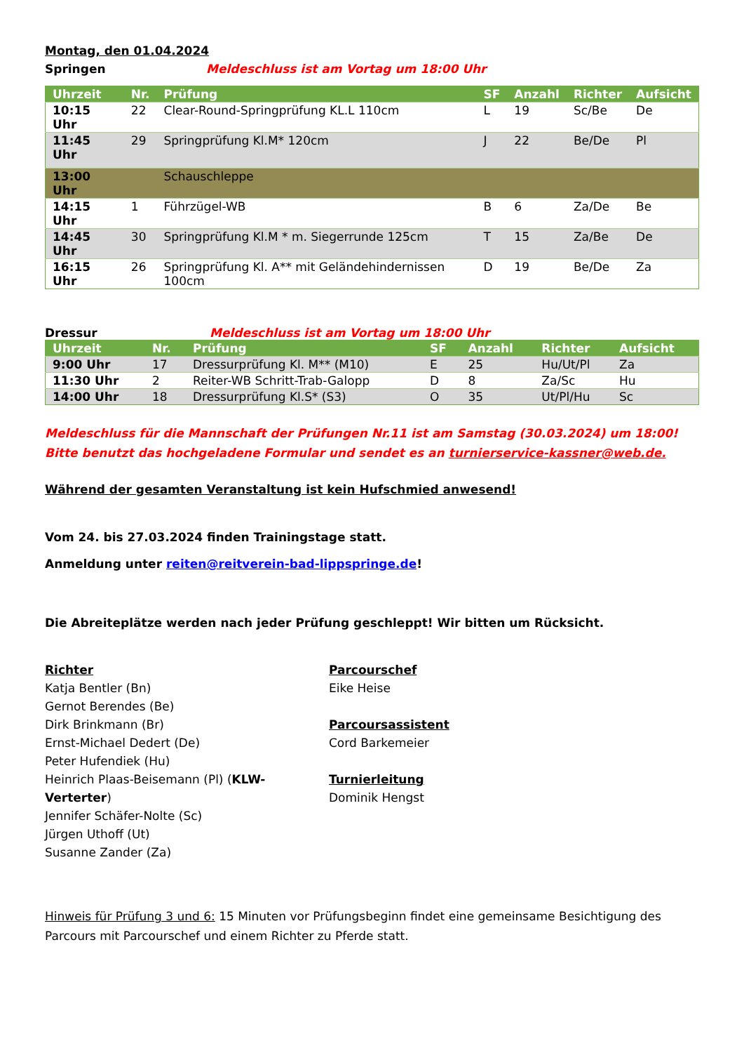Montag, den 01.04.2024
Springen Meldeschluss ist am Vortag um 18:00 Uhr
| Uhrzeit | Nr. | Prüfung | SF | Anzahl | Richter | Aufsicht |
| --- | --- | --- | --- | --- | --- | --- |
| 10:15 Uhr | 22 | Clear-Round-Springprüfung KL.L 110cm | L | 19 | Sc/Be | De |
| 11:45 Uhr | 29 | Springprüfung Kl.M* 120cm | J | 22 | Be/De | Pl |
| 13:00 Uhr | | Schauschleppe | | | | |
| 14:15 Uhr | 1 | Führzügel-WB | B | 6 | Za/De | Be |
| 14:45 Uhr | 30 | Springprüfung Kl.M * m. Siegerrunde 125cm | T | 15 | Za/Be | De |
| 16:15 Uhr | 26 | Springprüfung Kl. A** mit Geländehindernissen 100cm | D | 19 | Be/De | Za |
Dressur Meldeschluss ist am Vortag um 18:00 Uhr
| Uhrzeit | Nr. | Prüfung | SF | Anzahl | Richter | Aufsicht |
| --- | --- | --- | --- | --- | --- | --- |
| 9:00 Uhr | 17 | Dressurprüfung Kl. M** (M10) | E | 25 | Hu/Ut/Pl | Za |
| 11:30 Uhr | 2 | Reiter-WB Schritt-Trab-Galopp | D | 8 | Za/Sc | Hu |
| 14:00 Uhr | 18 | Dressurprüfung Kl.S* (S3) | O | 35 | Ut/Pl/Hu | Sc |
Meldeschluss für die Mannschaft der Prüfungen Nr.11 ist am Samstag (30.03.2024) um 18:00!
Bitte benutzt das hochgeladene Formular und sendet es an turnierservice-kassner@web.de.
Während der gesamten Veranstaltung ist kein Hufschmied anwesend!
Vom 24. bis 27.03.2024 finden Trainingstage statt.
Anmeldung unter reiten@reitverein-bad-lippspringe.de!
Die Abreiteplätze werden nach jeder Prüfung geschleppt! Wir bitten um Rücksicht.
Richter
Katja Bentler (Bn)
Gernot Berendes (Be)
Dirk Brinkmann (Br)
Ernst-Michael Dedert (De)
Peter Hufendiek (Hu)
Heinrich Plaas-Beisemann (Pl) (KLW-Verterter)
Jennifer Schäfer-Nolte (Sc)
Jürgen Uthoff (Ut)
Susanne Zander (Za)
Parcourschef
Eike Heise
Parcoursassistent
Cord Barkemeier
Turnierleitung
Dominik Hengst
Hinweis für Prüfung 3 und 6: 15 Minuten vor Prüfungsbeginn findet eine gemeinsame Besichtigung des Parcours mit Parcourschef und einem Richter zu Pferde statt.